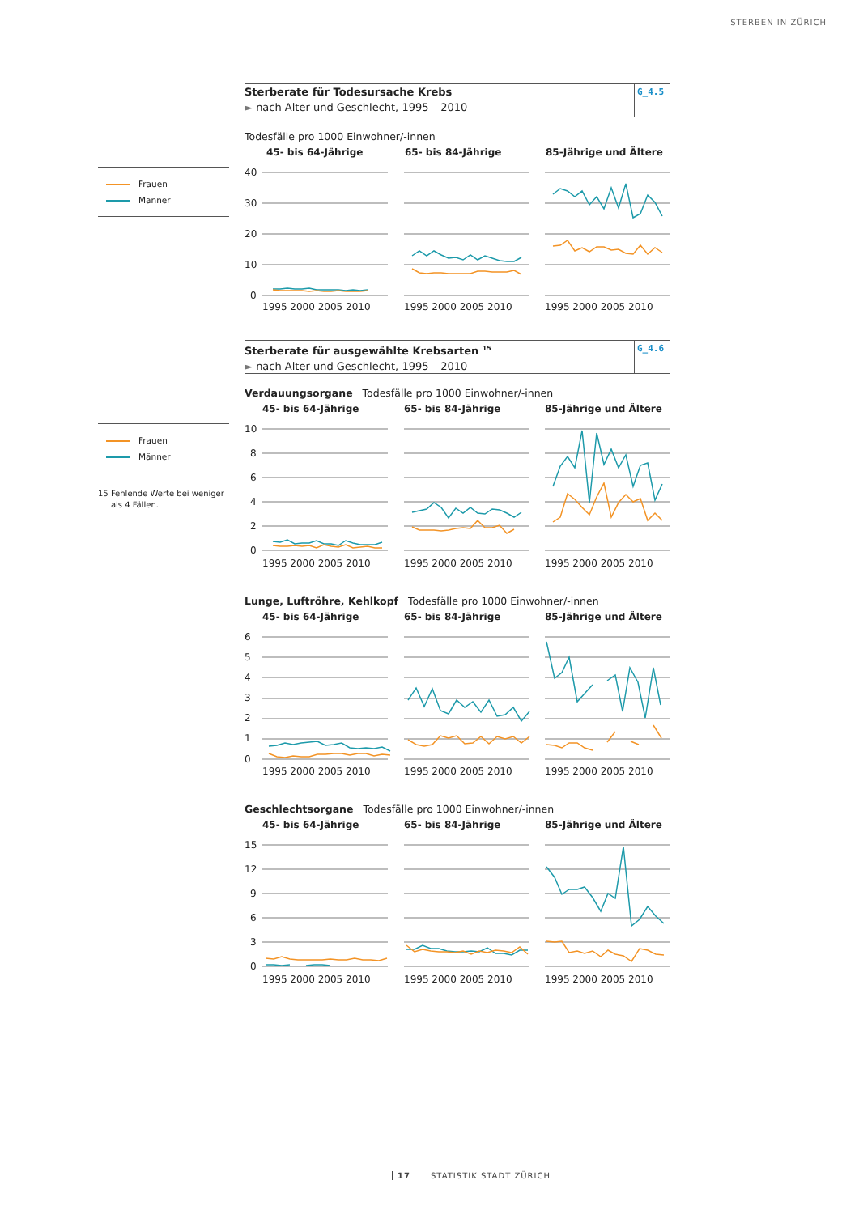STERBEN IN ZÜRICH
Frauen
Männer
Sterberate für Todesursache Krebs
► nach Alter und Geschlecht, 1995 – 2010
G_4.5
Todesfälle pro 1000 Einwohner/-innen
45- bis 64-Jährige
65- bis 84-Jährige
85-Jährige und Ältere
40
30
20
10
0
1995 2000 2005 2010
1995 2000 2005 2010
1995 2000 2005 2010
Frauen
Männer
15 Fehlende Werte bei weniger
als 4 Fällen.
Sterberate für ausgewählte Krebsarten <sup>15</sup>
► nach Alter und Geschlecht, 1995 – 2010
G_4.6
Verdauungsorgane Todesfälle pro 1000 Einwohner/-innen
45- bis 64-Jährige
65- bis 84-Jährige
85-Jährige und Ältere
10
8
6
4
2
0
1995 2000 2005 2010
1995 2000 2005 2010
1995 2000 2005 2010
Lunge, Luftröhre, Kehlkopf Todesfälle pro 1000 Einwohner/-innen
45- bis 64-Jährige
65- bis 84-Jährige
85-Jährige und Ältere
6
5
4
3
2
1
0
1995 2000 2005 2010
1995 2000 2005 2010
1995 2000 2005 2010
Geschlechtsorgane Todesfälle pro 1000 Einwohner/-innen
45- bis 64-Jährige
65- bis 84-Jährige
85-Jährige und Ältere
15
12
9
6
3
0
1995 2000 2005 2010
1995 2000 2005 2010
1995 2000 2005 2010
17 STATISTIK STADT ZÜRICH